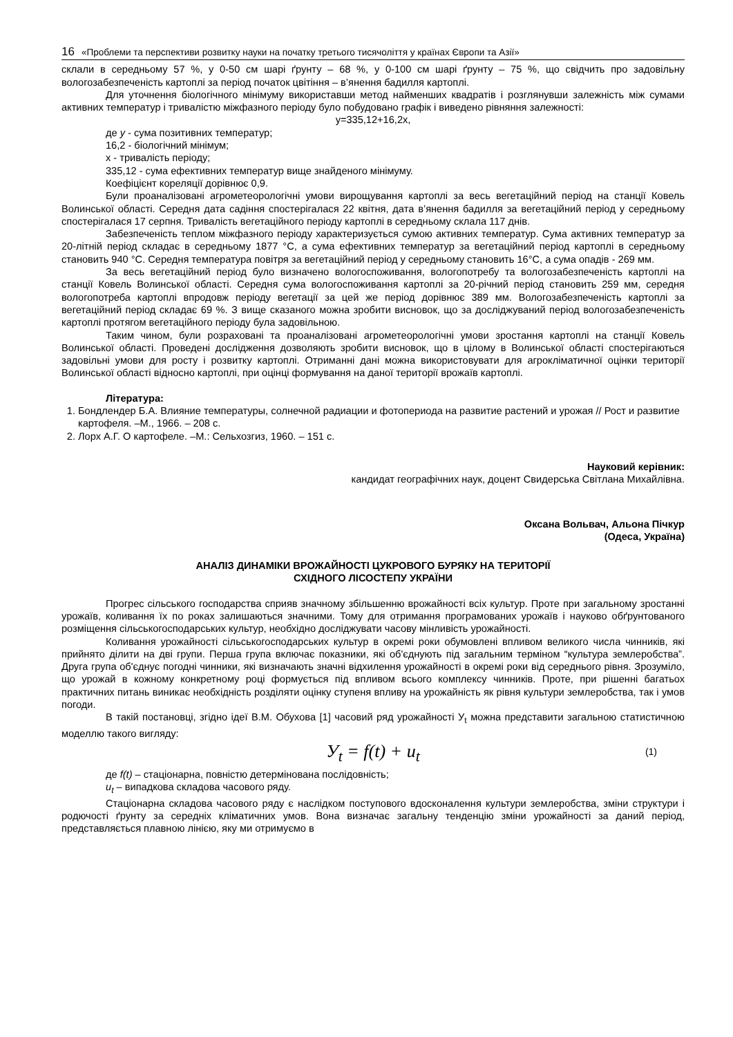16 «Проблеми та перспективи розвитку науки на початку третього тисячоліття у країнах Європи та Азії»
склали в середньому 57 %, у 0-50 см шарі ґрунту – 68 %, у 0-100 см шарі ґрунту – 75 %, що свідчить про задовільну вологозабезпеченість картоплі за період початок цвітіння – в’янення бадилля картоплі.
Для уточнення біологічного мінімуму використавши метод найменших квадратів і розглянувши залежність між сумами активних температур і тривалістю міжфазного періоду було побудовано графік і виведено рівняння залежності:
y=335,12+16,2x,
де у - сума позитивних температур;
16,2 - біологічний мінімум;
х - тривалість періоду;
335,12 - сума ефективних температур вище знайденого мінімуму.
Коефіцієнт кореляції дорівнює 0,9.
Були проаналізовані агрометеорологічні умови вирощування картоплі за весь вегетаційний період на станції Ковель Волинської області. Середня дата садіння спостерігалася 22 квітня, дата в’янення бадилля за вегетаційний період у середньому спостерігалася 17 серпня. Тривалість вегетаційного періоду картоплі в середньому склала 117 днів.
Забезпеченість теплом міжфазного періоду характеризується сумою активних температур. Сума активних температур за 20-літній період складає в середньому 1877 °С, а сума ефективних температур за вегетаційний період картоплі в середньому становить 940 °С. Середня температура повітря за вегетаційний період у середньому становить 16°С, а сума опадів - 269 мм.
За весь вегетаційний період було визначено вологоспоживання, вологопотребу та вологозабезпеченість картоплі на станції Ковель Волинської області. Середня сума вологоспоживання картоплі за 20-річний період становить 259 мм, середня вологопотреба картоплі впродовж періоду вегетації за цей же період дорівнює 389 мм. Вологозабезпеченість картоплі за вегетаційний період складає 69 %. З вище сказаного можна зробити висновок, що за досліджуваний період вологозабезпеченість картоплі протягом вегетаційного періоду була задовільною.
Таким чином, були розраховані та проаналізовані агрометеорологічні умови зростання картоплі на станції Ковель Волинської області. Проведені дослідження дозволяють зробити висновок, що в цілому в Волинської області спостерігаються задовільні умови для росту і розвитку картоплі. Отриманні дані можна використовувати для агрокліматичної оцінки території Волинської області відносно картоплі, при оцінці формування на даної території врожаїв картоплі.
Література:
1. Бондлендер Б.А. Влияние температуры, солнечной радиации и фотопериода на развитие растений и урожая // Рост и развитие картофеля. –М., 1966. – 208 с.
2. Лорх А.Г. О картофеле. –М.: Сельхозгиз, 1960. – 151 с.
Науковий керівник:
кандидат географічних наук, доцент Свидерська Світлана Михайлівна.
Оксана Вольвач, Альона Пічкур
(Одеса, Україна)
АНАЛІЗ ДИНАМІКИ ВРОЖАЙНОСТІ ЦУКРОВОГО БУРЯКУ НА ТЕРИТОРІЇ
СХІДНОГО ЛІСОСТЕПУ УКРАЇНИ
Прогрес сільського господарства сприяв значному збільшенню врожайності всіх культур. Проте при загальному зростанні урожаїв, коливання їх по роках залишаються значними. Тому для отримання програмованих урожаїв і науково обґрунтованого розміщення сільськогосподарських культур, необхідно досліджувати часову мінливість урожайності.
Коливання урожайності сільськогосподарських культур в окремі роки обумовлені впливом великого числа чинників, які прийнято ділити на дві групи. Перша група включає показники, які об'єднують під загальним терміном “культура землеробства”. Друга група об'єднує погодні чинники, які визначають значні відхилення урожайності в окремі роки від середнього рівня. Зрозуміло, що урожай в кожному конкретному році формується під впливом всього комплексу чинників. Проте, при рішенні багатьох практичних питань виникає необхідність розділяти оцінку ступеня впливу на урожайність як рівня культури землеробства, так і умов погоди.
В такій постановці, згідно ідеї В.М. Обухова [1] часовий ряд урожайності У<sub>t</sub> можна представити загальною статистичною моделлю такого вигляду:
У<sub>t</sub> = f(t) + u<sub>t</sub> (1)
де f(t) – стаціонарна, повністю детермінована послідовність;
u<sub>t</sub> – випадкова складова часового ряду.
Стаціонарна складова часового ряду є наслідком поступового вдосконалення культури землеробства, зміни структури і родючості ґрунту за середніх кліматичних умов. Вона визначає загальну тенденцію зміни урожайності за даний період, представляється плавною лінією, яку ми отримуємо в